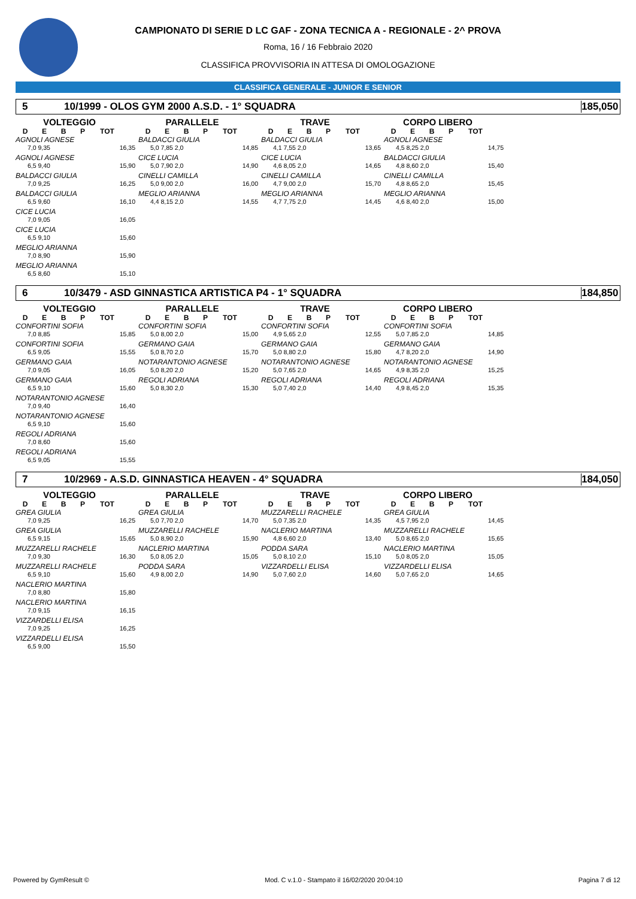CAMPIONATO DI SERIE D LC GAF - ZONA TECNICA A - REGIONALE - 2^ PROVA
Roma, 16 / 16 Febbraio 2020
CLASSIFICA PROVVISORIA IN ATTESA DI OMOLOGAZIONE
CLASSIFICA GENERALE - JUNIOR E SENIOR
5 10/1999 - OLOS GYM 2000 A.S.D. - 1° SQUADRA 185,050
VOLTEGGIO
DEBP TOT
AGNOLI AGNESE
7,0 9,35 16,35
AGNOLI AGNESE
6,5 9,40 15,90
BALDACCI GIULIA
7,0 9,25 16,25
BALDACCI GIULIA
6,5 9,60 16,10
CICE LUCIA
7,0 9,05 16,05
CICE LUCIA
6,5 9,10 15,60
MEGLIO ARIANNA
7,0 8,90 15,90
MEGLIO ARIANNA
6,5 8,60 15,10
PARALLELE
DEBP TOT
BALDACCI GIULIA
5,0 7,85 2,0 14,85
CICE LUCIA
5,0 7,90 2,0 14,90
CINELLI CAMILLA
5,0 9,00 2,0 16,00
MEGLIO ARIANNA
4,4 8,15 2,0 14,55
TRAVE
DEBP TOT
BALDACCI GIULIA
4,1 7,55 2,0 13,65
CICE LUCIA
4,6 8,05 2,0 14,65
CINELLI CAMILLA
4,7 9,00 2,0 15,70
MEGLIO ARIANNA
4,7 7,75 2,0 14,45
CORPO LIBERO
DEBP TOT
AGNOLI AGNESE
4,5 8,25 2,0 14,75
BALDACCI GIULIA
4,8 8,60 2,0 15,40
CINELLI CAMILLA
4,8 8,65 2,0 15,45
MEGLIO ARIANNA
4,6 8,40 2,0 15,00
6 10/3479 - ASD GINNASTICA ARTISTICA P4 - 1° SQUADRA 184,850
VOLTEGGIO
DEBP TOT
CONFORTINI SOFIA
7,0 8,85 15,85
CONFORTINI SOFIA
6,5 9,05 15,55
GERMANO GAIA
7,0 9,05 16,05
GERMANO GAIA
6,5 9,10 15,60
NOTARANTONIO AGNESE
7,0 9,40 16,40
NOTARANTONIO AGNESE
6,5 9,10 15,60
REGOLI ADRIANA
7,0 8,60 15,60
REGOLI ADRIANA
6,5 9,05 15,55
PARALLELE
DEBP TOT
CONFORTINI SOFIA
5,0 8,00 2,0 15,00
GERMANO GAIA
5,0 8,70 2,0 15,70
NOTARANTONIO AGNESE
5,0 8,20 2,0 15,20
REGOLI ADRIANA
5,0 8,30 2,0 15,30
TRAVE
DEBP TOT
CONFORTINI SOFIA
4,9 5,65 2,0 12,55
GERMANO GAIA
5,0 8,80 2,0 15,80
NOTARANTONIO AGNESE
5,0 7,65 2,0 14,65
REGOLI ADRIANA
5,0 7,40 2,0 14,40
CORPO LIBERO
DEBP TOT
CONFORTINI SOFIA
5,0 7,85 2,0 14,85
GERMANO GAIA
4,7 8,20 2,0 14,90
NOTARANTONIO AGNESE
4,9 8,35 2,0 15,25
REGOLI ADRIANA
4,9 8,45 2,0 15,35
7 10/2969 - A.S.D. GINNASTICA HEAVEN - 4° SQUADRA 184,050
VOLTEGGIO
DEBP TOT
GREA GIULIA
7,0 9,25 16,25
GREA GIULIA
6,5 9,15 15,65
MUZZARELLI RACHELE
7,0 9,30 16,30
MUZZARELLI RACHELE
6,5 9,10 15,60
NACLERIO MARTINA
7,0 8,80 15,80
NACLERIO MARTINA
7,0 9,15 16,15
VIZZARDELLI ELISA
7,0 9,25 16,25
VIZZARDELLI ELISA
6,5 9,00 15,50
PARALLELE
DEBP TOT
GREA GIULIA
5,0 7,70 2,0 14,70
MUZZARELLI RACHELE
5,0 8,90 2,0 15,90
NACLERIO MARTINA
5,0 8,05 2,0 15,05
PODDA SARA
4,9 8,00 2,0 14,90
TRAVE
DEBP TOT
MUZZARELLI RACHELE
5,0 7,35 2,0 14,35
NACLERIO MARTINA
4,8 6,60 2,0 13,40
PODDA SARA
5,0 8,10 2,0 15,10
VIZZARDELLI ELISA
5,0 7,60 2,0 14,60
CORPO LIBERO
DEBP TOT
GREA GIULIA
4,5 7,95 2,0 14,45
MUZZARELLI RACHELE
5,0 8,65 2,0 15,65
NACLERIO MARTINA
5,0 8,05 2,0 15,05
VIZZARDELLI ELISA
5,0 7,65 2,0 14,65
Powered by GymResult © Mod. C v.1.0 - Stampato il 16/02/2020 20:04:10 Pagina 7 di 12